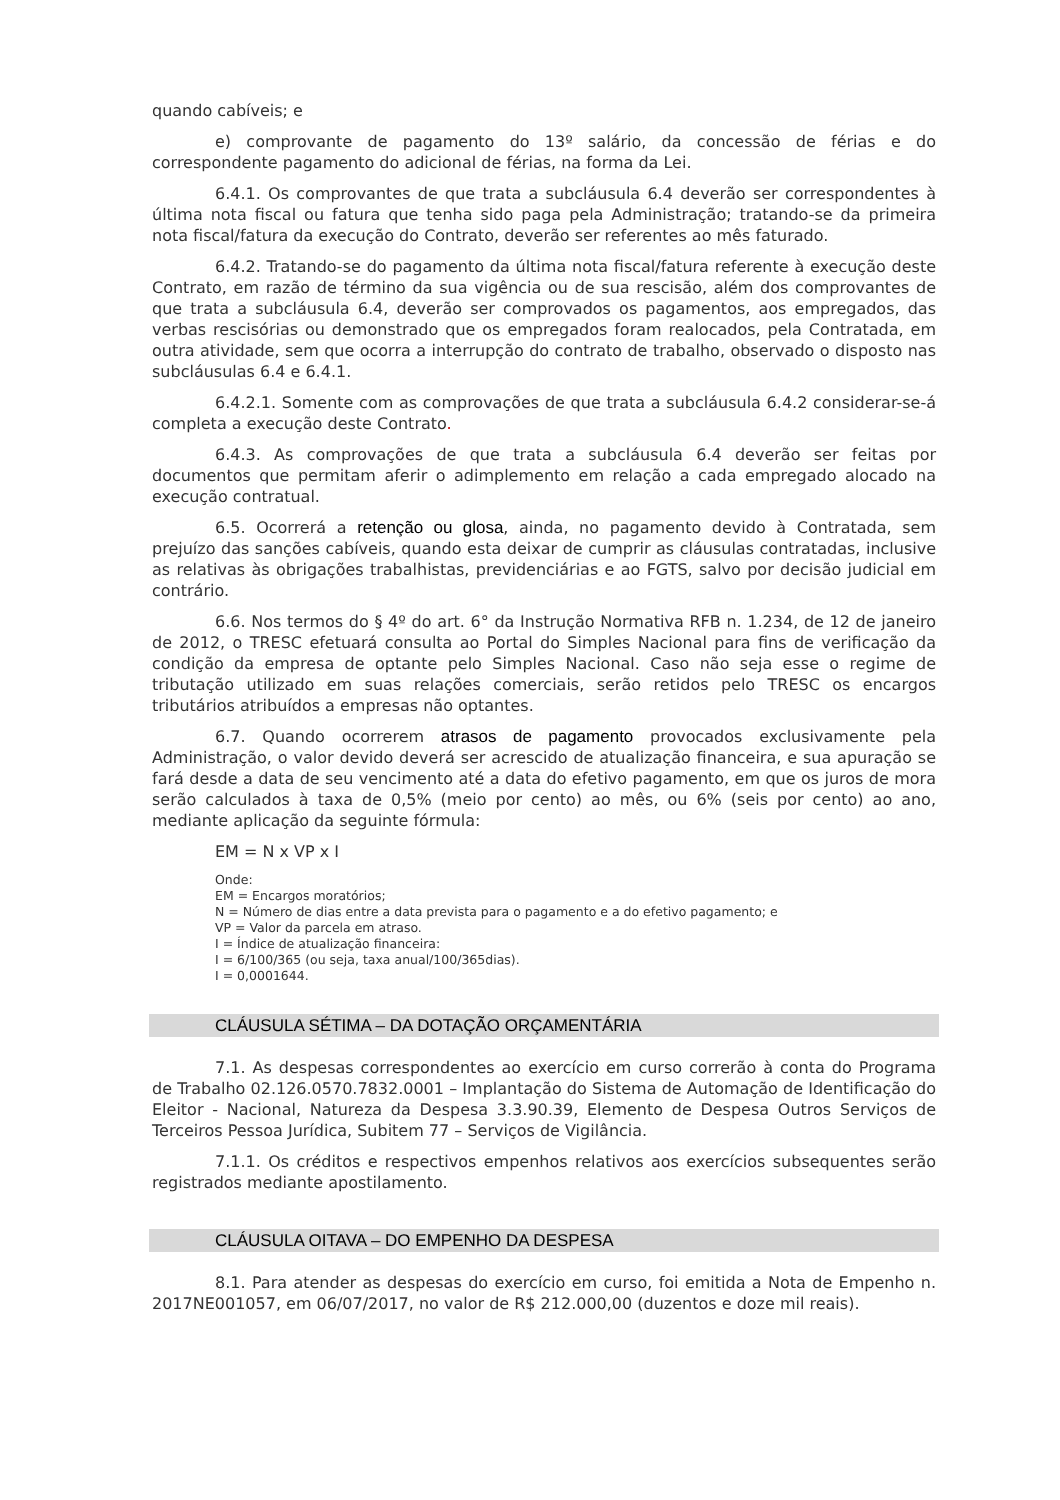quando cabíveis; e
e) comprovante de pagamento do 13º salário, da concessão de férias e do correspondente pagamento do adicional de férias, na forma da Lei.
6.4.1. Os comprovantes de que trata a subcláusula 6.4 deverão ser correspondentes à última nota fiscal ou fatura que tenha sido paga pela Administração; tratando-se da primeira nota fiscal/fatura da execução do Contrato, deverão ser referentes ao mês faturado.
6.4.2. Tratando-se do pagamento da última nota fiscal/fatura referente à execução deste Contrato, em razão de término da sua vigência ou de sua rescisão, além dos comprovantes de que trata a subcláusula 6.4, deverão ser comprovados os pagamentos, aos empregados, das verbas rescisórias ou demonstrado que os empregados foram realocados, pela Contratada, em outra atividade, sem que ocorra a interrupção do contrato de trabalho, observado o disposto nas subcláusulas 6.4 e 6.4.1.
6.4.2.1. Somente com as comprovações de que trata a subcláusula 6.4.2 considerar-se-á completa a execução deste Contrato.
6.4.3. As comprovações de que trata a subcláusula 6.4 deverão ser feitas por documentos que permitam aferir o adimplemento em relação a cada empregado alocado na execução contratual.
6.5. Ocorrerá a retenção ou glosa, ainda, no pagamento devido à Contratada, sem prejuízo das sanções cabíveis, quando esta deixar de cumprir as cláusulas contratadas, inclusive as relativas às obrigações trabalhistas, previdenciárias e ao FGTS, salvo por decisão judicial em contrário.
6.6. Nos termos do § 4º do art. 6° da Instrução Normativa RFB n. 1.234, de 12 de janeiro de 2012, o TRESC efetuará consulta ao Portal do Simples Nacional para fins de verificação da condição da empresa de optante pelo Simples Nacional. Caso não seja esse o regime de tributação utilizado em suas relações comerciais, serão retidos pelo TRESC os encargos tributários atribuídos a empresas não optantes.
6.7. Quando ocorrerem atrasos de pagamento provocados exclusivamente pela Administração, o valor devido deverá ser acrescido de atualização financeira, e sua apuração se fará desde a data de seu vencimento até a data do efetivo pagamento, em que os juros de mora serão calculados à taxa de 0,5% (meio por cento) ao mês, ou 6% (seis por cento) ao ano, mediante aplicação da seguinte fórmula:
EM = N x VP x I
Onde:
EM = Encargos moratórios;
N = Número de dias entre a data prevista para o pagamento e a do efetivo pagamento; e
VP = Valor da parcela em atraso.
I = Índice de atualização financeira:
I = 6/100/365 (ou seja, taxa anual/100/365dias).
I = 0,0001644.
CLÁUSULA SÉTIMA – DA DOTAÇÃO ORÇAMENTÁRIA
7.1. As despesas correspondentes ao exercício em curso correrão à conta do Programa de Trabalho 02.126.0570.7832.0001 – Implantação do Sistema de Automação de Identificação do Eleitor - Nacional, Natureza da Despesa 3.3.90.39, Elemento de Despesa Outros Serviços de Terceiros Pessoa Jurídica, Subitem 77 – Serviços de Vigilância.
7.1.1. Os créditos e respectivos empenhos relativos aos exercícios subsequentes serão registrados mediante apostilamento.
CLÁUSULA OITAVA – DO EMPENHO DA DESPESA
8.1. Para atender as despesas do exercício em curso, foi emitida a Nota de Empenho n. 2017NE001057, em 06/07/2017, no valor de R$ 212.000,00 (duzentos e doze mil reais).